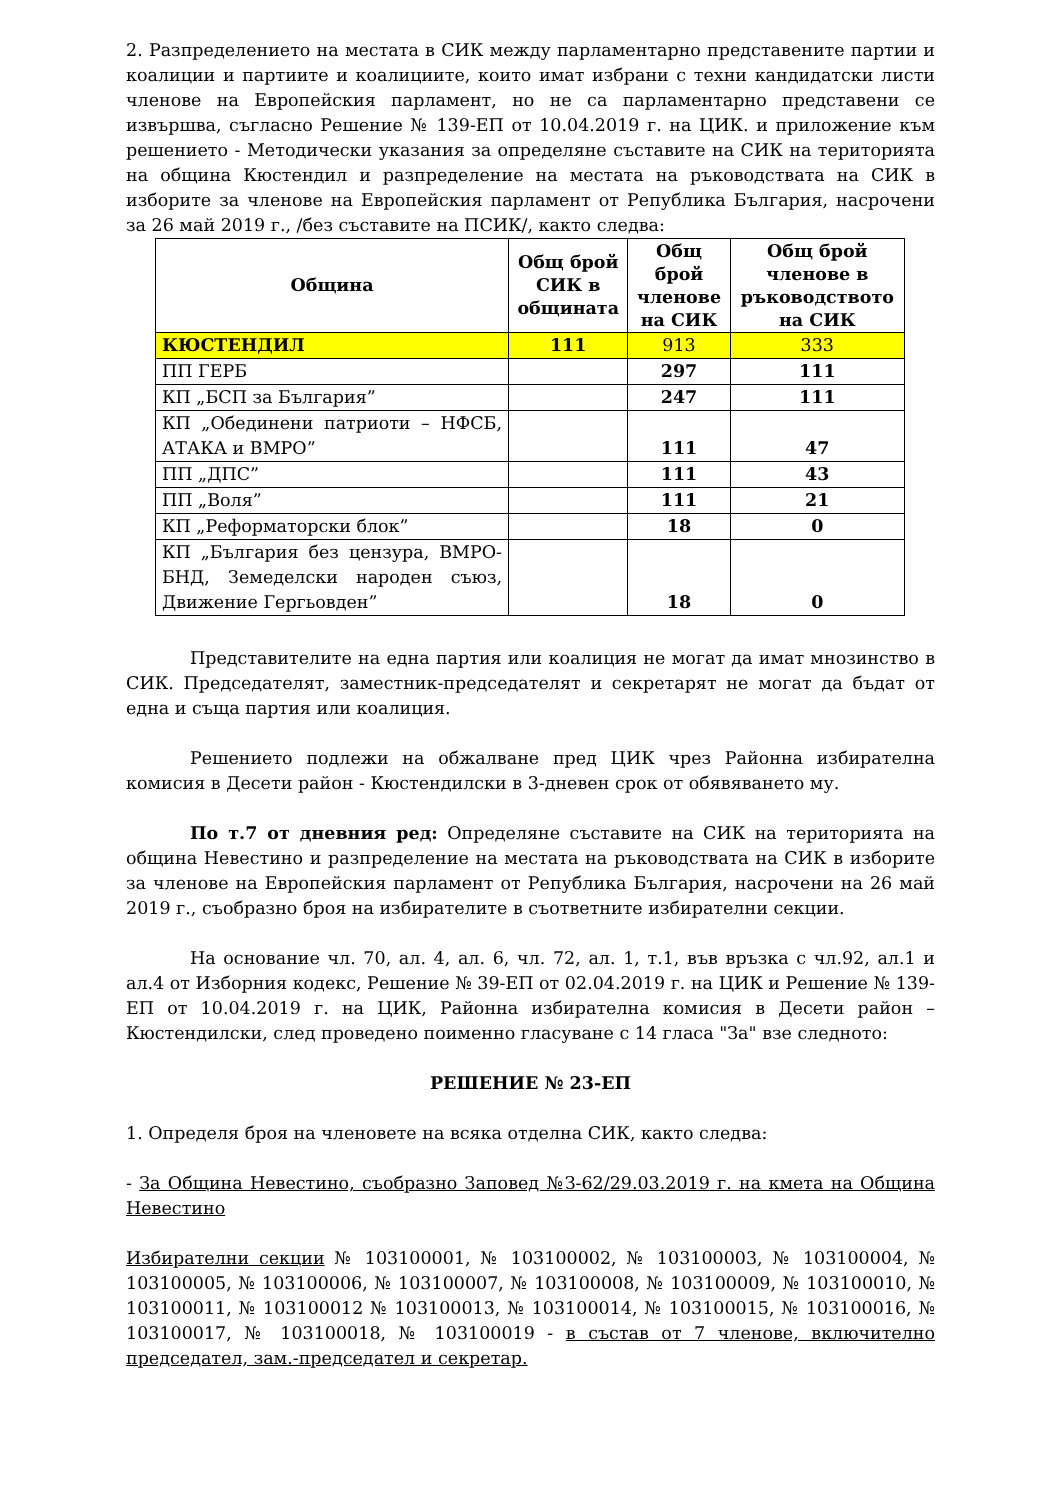2. Разпределението на местата в СИК между парламентарно представените партии и коалиции и партиите и коалициите, които имат избрани с техни кандидатски листи членове на Европейския парламент, но не са парламентарно представени се извършва, съгласно Решение № 139-ЕП от 10.04.2019 г. на ЦИК. и приложение към решението - Методически указания за определяне съставите на СИК на територията на община Кюстендил и разпределение на местата на ръководствата на СИК в изборите за членове на Европейския парламент от Република България, насрочени за 26 май 2019 г., /без съставите на ПСИК/, както следва:
| Община | Общ брой СИК в общината | Общ брой членове на СИК | Общ брой членове в ръководството на СИК |
| --- | --- | --- | --- |
| КЮСТЕНДИЛ | 111 | 913 | 333 |
| ПП ГЕРБ | | 297 | 111 |
| КП „БСП за България” | | 247 | 111 |
| КП „Обединени патриоти – НФСБ, АТАКА и ВМРО” | | 111 | 47 |
| ПП „ДПС” | | 111 | 43 |
| ПП „Воля” | | 111 | 21 |
| КП „Реформаторски блок” | | 18 | 0 |
| КП „България без цензура, ВМРО-БНД, Земеделски народен съюз, Движение Гергьовден” | | 18 | 0 |
Представителите на една партия или коалиция не могат да имат мнозинство в СИК. Председателят, заместник-председателят и секретарят не могат да бъдат от една и съща партия или коалиция.
Решението подлежи на обжалване пред ЦИК чрез Районна избирателна комисия в Десети район - Кюстендилски в 3-дневен срок от обявяването му.
По т.7 от дневния ред: Определяне съставите на СИК на територията на община Невестино и разпределение на местата на ръководствата на СИК в изборите за членове на Европейския парламент от Република България, насрочени на 26 май 2019 г., съобразно броя на избирателите в съответните избирателни секции.
На основание чл. 70, ал. 4, ал. 6, чл. 72, ал. 1, т.1, във връзка с чл.92, ал.1 и ал.4 от Изборния кодекс, Решение № 39-ЕП от 02.04.2019 г. на ЦИК и Решение № 139-ЕП от 10.04.2019 г. на ЦИК, Районна избирателна комисия в Десети район – Кюстендилски, след проведено поименно гласуване с 14 гласа "За" взе следното:
РЕШЕНИЕ № 23-ЕП
1. Определя броя на членовете на всяка отделна СИК, както следва:
- За Община Невестино, съобразно Заповед №З-62/29.03.2019 г. на кмета на Община Невестино
Избирателни секции № 103100001, № 103100002, № 103100003, № 103100004, № 103100005, № 103100006, № 103100007, № 103100008, № 103100009, № 103100010, № 103100011, № 103100012 № 103100013, № 103100014, № 103100015, № 103100016, № 103100017, № 103100018, № 103100019 - в състав от 7 членове, включително председател, зам.-председател и секретар.